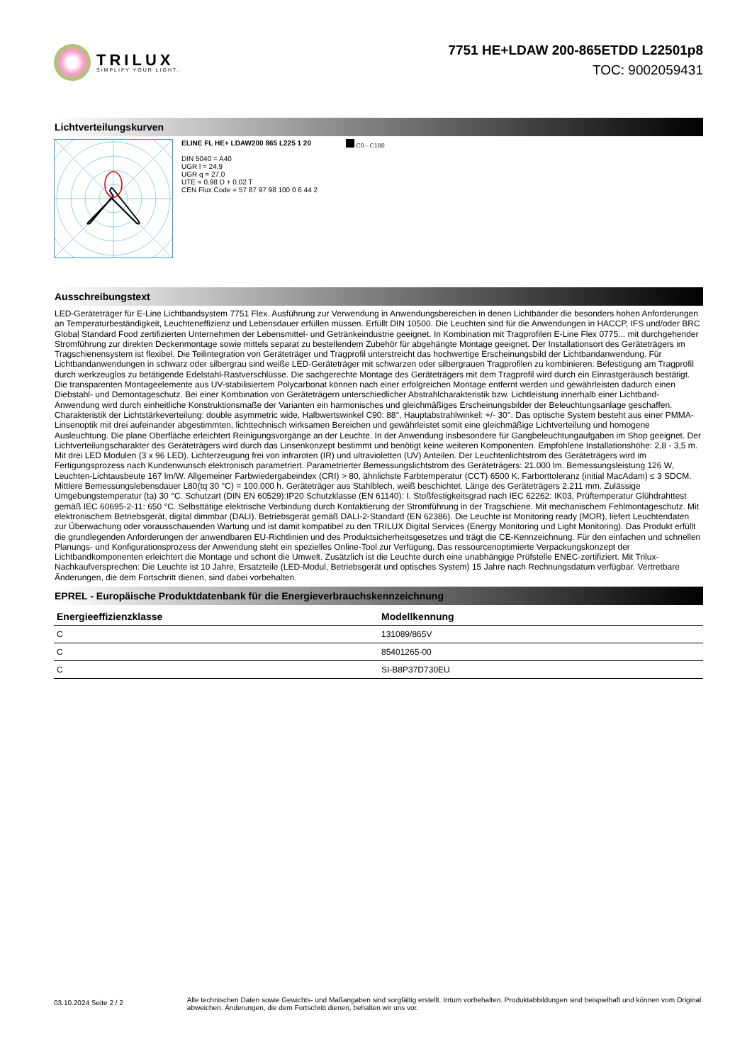TRILUX
SIMPLIFY YOUR LIGHT.
7751 HE+LDAW 200-865ETDD L22501p8
TOC: 9002059431
Lichtverteilungskurven
ELINE FL HE+ LDAW200 865 L225 1 20
DIN 5040 = A40
UGR l = 24,9
UGR q = 27,0
UTE = 0.98 D + 0.02 T
CEN Flux Code = 57 87 97 98 100 0 6 44 2
C0 - C180
Ausschreibungstext
LED-Geräteträger für E-Line Lichtbandsystem 7751 Flex. Ausführung zur Verwendung in Anwendungsbereichen in denen Lichtbänder die besonders hohen Anforderungen an Temperaturbeständigkeit, Leuchteneffizienz und Lebensdauer erfüllen müssen. Erfüllt DIN 10500. Die Leuchten sind für die Anwendungen in HACCP, IFS und/oder BRC Global Standard Food zertifizierten Unternehmen der Lebensmittel- und Getränkeindustrie geeignet. In Kombination mit Tragprofilen E-Line Flex 0775... mit durchgehender Stromführung zur direkten Deckenmontage sowie mittels separat zu bestellendem Zubehör für abgehängte Montage geeignet. Der Installationsort des Geräteträgers im Tragschienensystem ist flexibel. Die Teilintegration von Geräteträger und Tragprofil unterstreicht das hochwertige Erscheinungsbild der Lichtbandanwendung. Für Lichtbandanwendungen in schwarz oder silbergrau sind weiße LED-Geräteträger mit schwarzen oder silbergrauen Tragprofilen zu kombinieren. Befestigung am Tragprofil durch werkzeuglos zu betätigende Edelstahl-Rastverschlüsse. Die sachgerechte Montage des Geräteträgers mit dem Tragprofil wird durch ein Einrastgeräusch bestätigt. Die transparenten Montageelemente aus UV-stabilisiertem Polycarbonat können nach einer erfolgreichen Montage entfernt werden und gewährleisten dadurch einen Diebstahl- und Demontageschutz. Bei einer Kombination von Geräteträgern unterschiedlicher Abstrahlcharakteristik bzw. Lichtleistung innerhalb einer Lichtband- Anwendung wird durch einheitliche Konstruktionsmaße der Varianten ein harmonisches und gleichmäßiges Erscheinungsbilder der Beleuchtungsanlage geschaffen. Charakteristik der Lichtstärkeverteilung: double asymmetric wide, Halbwertswinkel C90: 88°, Hauptabstrahlwinkel: +/- 30°. Das optische System besteht aus einer PMMA-Linsenoptik mit drei aufeinander abgestimmten, lichttechnisch wirksamen Bereichen und gewährleistet somit eine gleichmäßige Lichtverteilung und homogene Ausleuchtung. Die plane Oberfläche erleichtert Reinigungsvorgänge an der Leuchte. In der Anwendung insbesondere für Gangbeleuchtungaufgaben im Shop geeignet. Der Lichtverteilungscharakter des Geräteträgers wird durch das Linsenkonzept bestimmt und benötigt keine weiteren Komponenten. Empfohlene Installationshöhe: 2,8 - 3,5 m. Mit drei LED Modulen (3 x 96 LED). Lichterzeugung frei von infraroten (IR) und ultravioletten (UV) Anteilen. Der Leuchtenlichtstrom des Geräteträgers wird im Fertigungsprozess nach Kundenwunsch elektronisch parametriert. Parametrierter Bemessungslichtstrom des Geräteträgers: 21.000 lm. Bemessungsleistung 126 W, Leuchten-Lichtausbeute 167 lm/W. Allgemeiner Farbwiedergabeindex (CRI) > 80, ähnlichste Farbtemperatur (CCT) 6500 K. Farborttoleranz (initial MacAdam) ≤ 3 SDCM. Mittlere Bemessungslebensdauer L80(tq 30 °C) = 100.000 h. Geräteträger aus Stahlblech, weiß beschichtet. Länge des Geräteträgers 2.211 mm. Zulässige Umgebungstemperatur (ta) 30 °C. Schutzart (DIN EN 60529):IP20 Schutzklasse (EN 61140): I. Stoßfestigkeitsgrad nach IEC 62262: IK03, Prüftemperatur Glühdrahttest gemäß IEC 60695-2-11: 650 °C. Selbsttätige elektrische Verbindung durch Kontaktierung der Stromführung in der Tragschiene. Mit mechanischem Fehlmontageschutz. Mit elektronischem Betriebsgerät, digital dimmbar (DALI). Betriebsgerät gemäß DALI-2-Standard (EN 62386). Die Leuchte ist Monitoring ready (MOR), liefert Leuchtendaten zur Überwachung oder vorausschauenden Wartung und ist damit kompatibel zu den TRILUX Digital Services (Energy Monitoring und Light Monitoring). Das Produkt erfüllt die grundlegenden Anforderungen der anwendbaren EU-Richtlinien und des Produktsicherheitsgesetzes und trägt die CE-Kennzeichnung. Für den einfachen und schnellen Planungs- und Konfigurationsprozess der Anwendung steht ein spezielles Online-Tool zur Verfügung. Das ressourcenoptimierte Verpackungskonzept der Lichtbandkomponenten erleichtert die Montage und schont die Umwelt. Zusätzlich ist die Leuchte durch eine unabhängige Prüfstelle ENEC-zertifiziert. Mit Trilux-Nachkaufversprechen: Die Leuchte ist 10 Jahre, Ersatzteile (LED-Modul, Betriebsgerät und optisches System) 15 Jahre nach Rechnungsdatum verfügbar. Vertretbare Änderungen, die dem Fortschritt dienen, sind dabei vorbehalten.
EPREL - Europäische Produktdatenbank für die Energieverbrauchskennzeichnung
| Energieeffizienzklasse | Modellkennung |
| --- | --- |
| C | 131089/865V |
| C | 85401265-00 |
| C | SI-B8P37D730EU |
03.10.2024 Seite 2 / 2
Alle technischen Daten sowie Gewichts- und Maßangaben sind sorgfältig erstellt. Irrtum vorbehalten. Produktabbildungen sind beispielhaft und können vom Original abweichen. Änderungen, die dem Fortschritt dienen, behalten wir uns vor.